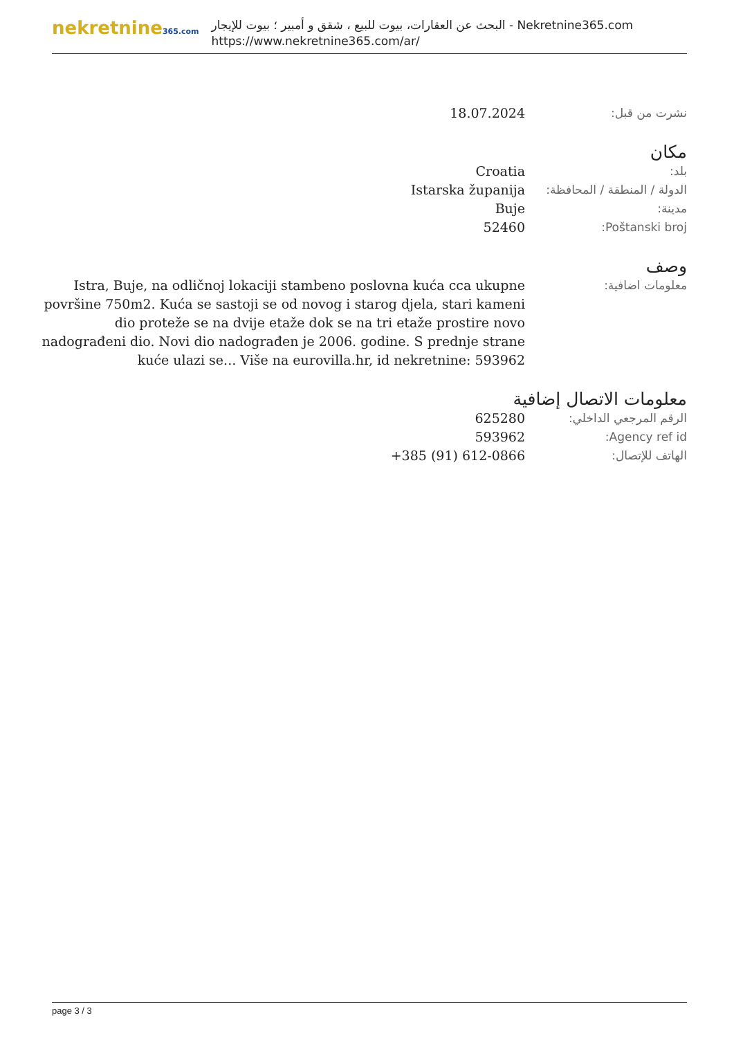nekretnine365.com
البحث عن العقارات، بيوت للبيع ، شقق و أمبير ؛ بيوت للإيجار - Nekretnine365.com
https://www.nekretnine365.com/ar/
| نشرت من قبل: | 18.07.2024 |
مكان
| بلد: | Croatia |
| الدولة / المنطقة / المحافظة: | Istarska županija |
| مدينة: | Buje |
| Poštanski broj: | 52460 |
وصف
| معلومات اضافية: | Istra, Buje, na odličnoj lokaciji stambeno poslovna kuća cca ukupne površine 750m2. Kuća se sastoji se od novog i starog djela, stari kameni dio proteže se na dvije etaže dok se na tri etaže prostire novo nadograđeni dio. Novi dio nadograđen je 2006. godine. S prednje strane kuće ulazi se... Više na eurovilla.hr, id nekretnine: 593962 |
معلومات الاتصال إضافية
| الرقم المرجعي الداخلي: | 625280 |
| Agency ref id: | 593962 |
| الهاتف للإتصال: | +385 (91) 612-0866 |
page 3 / 3